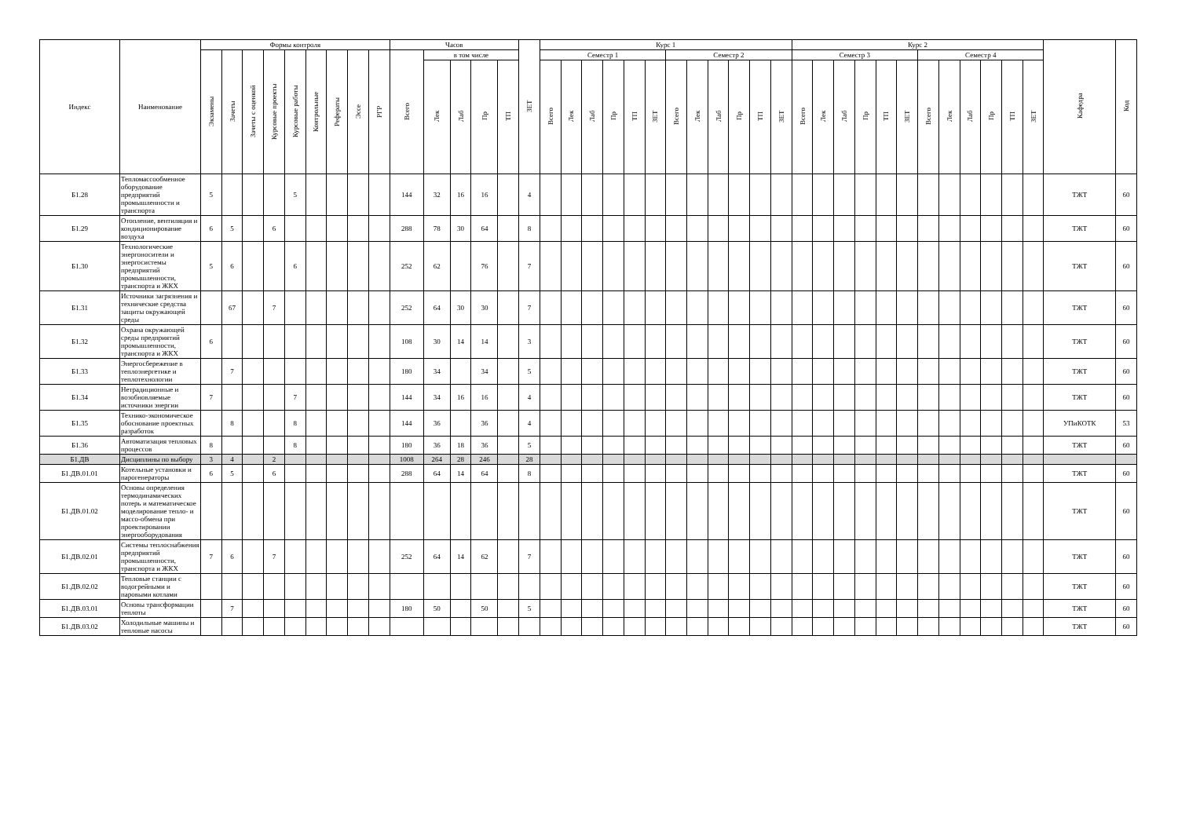| Индекс | Наименование | Формы контроля | | | | | | | | | Часов | | | | | ЗЕТ | Курс 1 | | | | | | | | | | | | Курс 2 | | | | | | | | | | | | Кафедра | Код |
| --- | --- | --- | --- | --- | --- | --- | --- | --- | --- | --- | --- | --- | --- | --- | --- | --- | --- | --- | --- | --- | --- | --- | --- | --- | --- | --- | --- | --- | --- | --- | --- | --- | --- | --- | --- | --- | --- | --- | --- | --- | --- | --- |
| | | Экзамены | Зачеты | Зачеты с оценкой | Курсовые проекты | Курсовые работы | Контрольные | Рефераты | Эссе | РГР | Всего | в том числе | | | | | Семестр 1 | | | | | | Семестр 2 | | | | | | Семестр 3 | | | | | | Семестр 4 | | | | | | | |
| | | | | | | | | | | | | Лек | Лаб | Пр | ТП | | Всего | Лек | Лаб | Пр | ТП | ЗЕТ | Всего | Лек | Лаб | Пр | ТП | ЗЕТ | Всего | Лек | Лаб | Пр | ТП | ЗЕТ | Всего | Лек | Лаб | Пр | ТП | ЗЕТ | | |
| Б1.28 | Тепломассообменное оборудование предприятий промышленности и транспорта | 5 | | | | 5 | | | | | 144 | 32 | 16 | 16 | | 4 | | | | | | | | | | | | | | | | | | | | | | | | | ТЖТ | 60 |
| Б1.29 | Отопление, вентиляция и кондиционирование воздуха | 6 | 5 | | 6 | | | | | | 288 | 78 | 30 | 64 | | 8 | | | | | | | | | | | | | | | | | | | | | | | | | ТЖТ | 60 |
| Б1.30 | Технологические энергоносители и энергосистемы предприятий промышленности, транспорта и ЖКХ | 5 | 6 | | | 6 | | | | | 252 | 62 | | 76 | | 7 | | | | | | | | | | | | | | | | | | | | | | | | | ТЖТ | 60 |
| Б1.31 | Источники загрязнения и технические средства защиты окружающей среды | | 67 | | 7 | | | | | | 252 | 64 | 30 | 30 | | 7 | | | | | | | | | | | | | | | | | | | | | | | | | ТЖТ | 60 |
| Б1.32 | Охрана окружающей среды предприятий промышленности, транспорта и ЖКХ | 6 | | | | | | | | | 108 | 30 | 14 | 14 | | 3 | | | | | | | | | | | | | | | | | | | | | | | | | ТЖТ | 60 |
| Б1.33 | Энергосбережение в теплоэнергетике и теплотехнологии | | 7 | | | | | | | | 180 | 34 | | 34 | | 5 | | | | | | | | | | | | | | | | | | | | | | | | | ТЖТ | 60 |
| Б1.34 | Нетрадиционные и возобновляемые источники энергии | 7 | | | | 7 | | | | | 144 | 34 | 16 | 16 | | 4 | | | | | | | | | | | | | | | | | | | | | | | | | ТЖТ | 60 |
| Б1.35 | Технико-экономическое обоснование проектных разработок | | 8 | | | 8 | | | | | 144 | 36 | | 36 | | 4 | | | | | | | | | | | | | | | | | | | | | | | | | УПиКОТК | 53 |
| Б1.36 | Автоматизация тепловых процессов | 8 | | | | 8 | | | | | 180 | 36 | 18 | 36 | | 5 | | | | | | | | | | | | | | | | | | | | | | | | | ТЖТ | 60 |
| Б1.ДВ | Дисциплины по выбору | 3 | 4 | | 2 | | | | | | 1008 | 264 | 28 | 246 | | 28 | | | | | | | | | | | | | | | | | | | | | | | | | | |
| Б1.ДВ.01.01 | Котельные установки и парогенераторы | 6 | 5 | | 6 | | | | | | 288 | 64 | 14 | 64 | | 8 | | | | | | | | | | | | | | | | | | | | | | | | | ТЖТ | 60 |
| Б1.ДВ.01.02 | Основы определения термодинамических потерь и математическое моделирование тепло- и массо-обмена при проектировании энергооборудования | | | | | | | | | | | | | | | | | | | | | | | | | | | | | | | | | | | | | | | | ТЖТ | 60 |
| Б1.ДВ.02.01 | Системы теплоснабжения предприятий промышленности, транспорта и ЖКХ | 7 | 6 | | 7 | | | | | | 252 | 64 | 14 | 62 | | 7 | | | | | | | | | | | | | | | | | | | | | | | | | ТЖТ | 60 |
| Б1.ДВ.02.02 | Тепловые станции с водогрейными и паровыми котлами | | | | | | | | | | | | | | | | | | | | | | | | | | | | | | | | | | | | | | | | ТЖТ | 60 |
| Б1.ДВ.03.01 | Основы трансформации теплоты | | 7 | | | | | | | | 180 | 50 | | 50 | | 5 | | | | | | | | | | | | | | | | | | | | | | | | | ТЖТ | 60 |
| Б1.ДВ.03.02 | Холодильные машины и тепловые насосы | | | | | | | | | | | | | | | | | | | | | | | | | | | | | | | | | | | | | | | | ТЖТ | 60 |